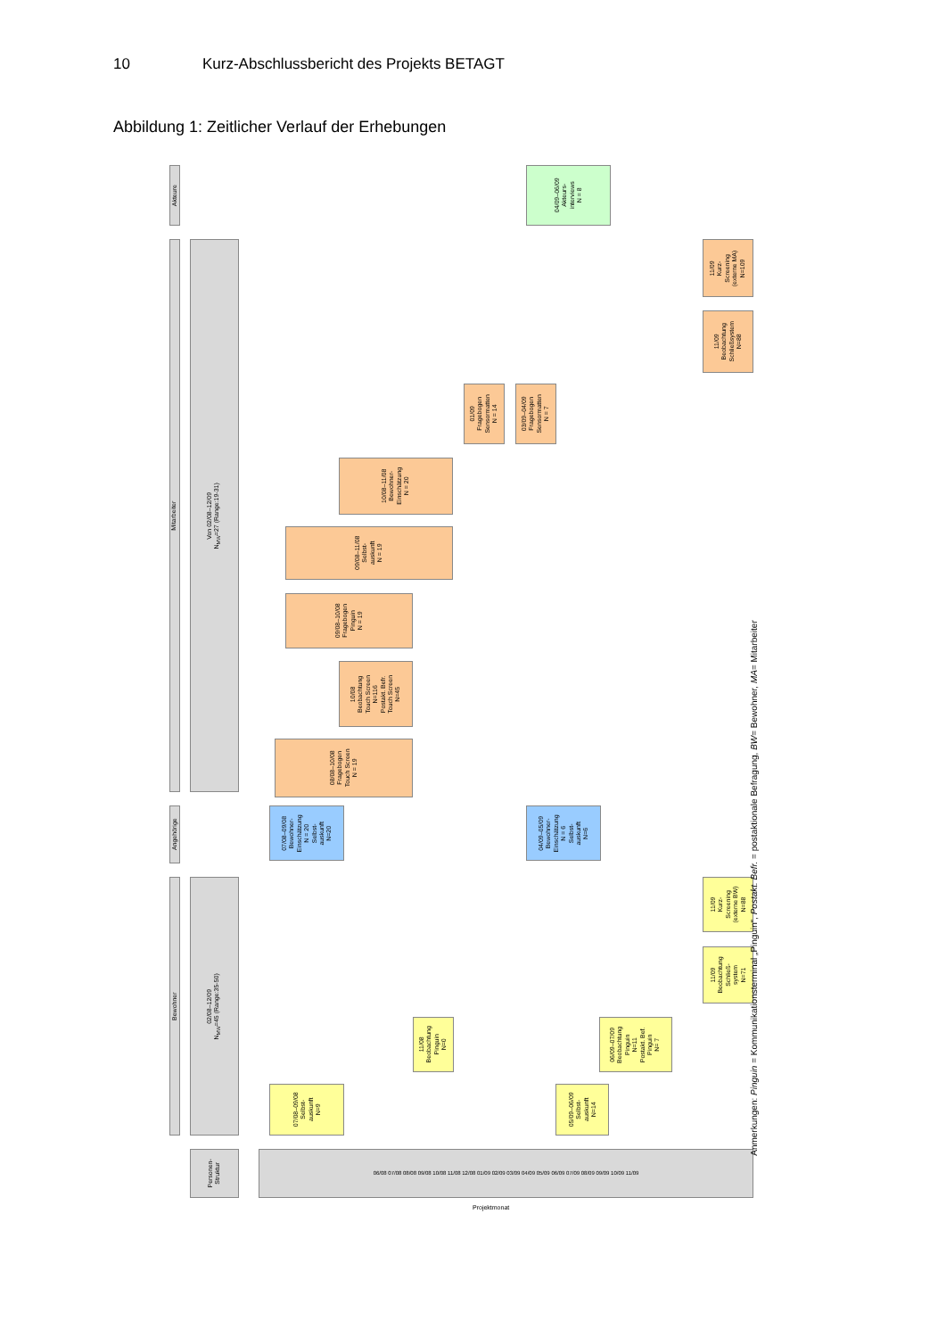10 Kurz-Abschlussbericht des Projekts BETAGT
Abbildung 1: Zeitlicher Verlauf der Erhebungen
Akteure
Mitarbeiter
Angehörige
Bewohner
Von 02/08–12/09
N<sub>MW</sub>=27 (Range:19-31)
02/08–12/09
N<sub>MW</sub>=45 (Range:35-50)
Personen-
Struktur
06/08 07/08 08/08 09/08 10/08 11/08 12/08 01/09 02/09 03/09 04/09 05/09 06/09 07/09 08/09 09/09 10/09 11/09
Projektmonat
04/09–06/09
Akteurs-
interviews
N = 8
11/09
Kurz-
Screening
(externe MA)
N=109
11/09
Beobachtung
Schließsystem
N=88
01/09
Fragebogen
Sensormatten
N = 14
03/09–04/09
Fragebogen
Sensormatten
N = 7
10/08–11/08
Bewohner-
Einschätzung
N = 20
09/08–11/08
Selbst-
auskunft
N = 19
09/08–10/08
Fragebogen
Pinguin
N = 19
10/08
Beobachtung
Touch Screen
N=116
Postakt. Befr.
Touch Screen
N=45
08/08–10/08
Fragebogen
Touch Screen
N = 19
07/08–09/08
Bewohner-
Einschätzung
N = 20
Selbst-
auskunft
N=20
04/09–05/09
Bewohner-
Einschätzung
N = 6
Selbst-
auskunft
N=6
11/09
Kurz-
Screening
(externe BW)
N=88
11/09
Beobachtung
Schließ-
system
N=71
11/08
Beobachtung
Pinguin
N=0
06/09–07/09
Beobachtung
Pinguin
N=11
Postakt. Bef.
Pinguin
N= 7
07/08–09/08
Selbst-
auskunft
N=9
05/09–06/09
Selbst-
auskunft
N=14
Anmerkungen: Pinguin = Kommunikationsterminal „Pinguin“, Postakt. Befr. = postaktionale Befragung, BW= Bewohner, MA= Mitarbeiter